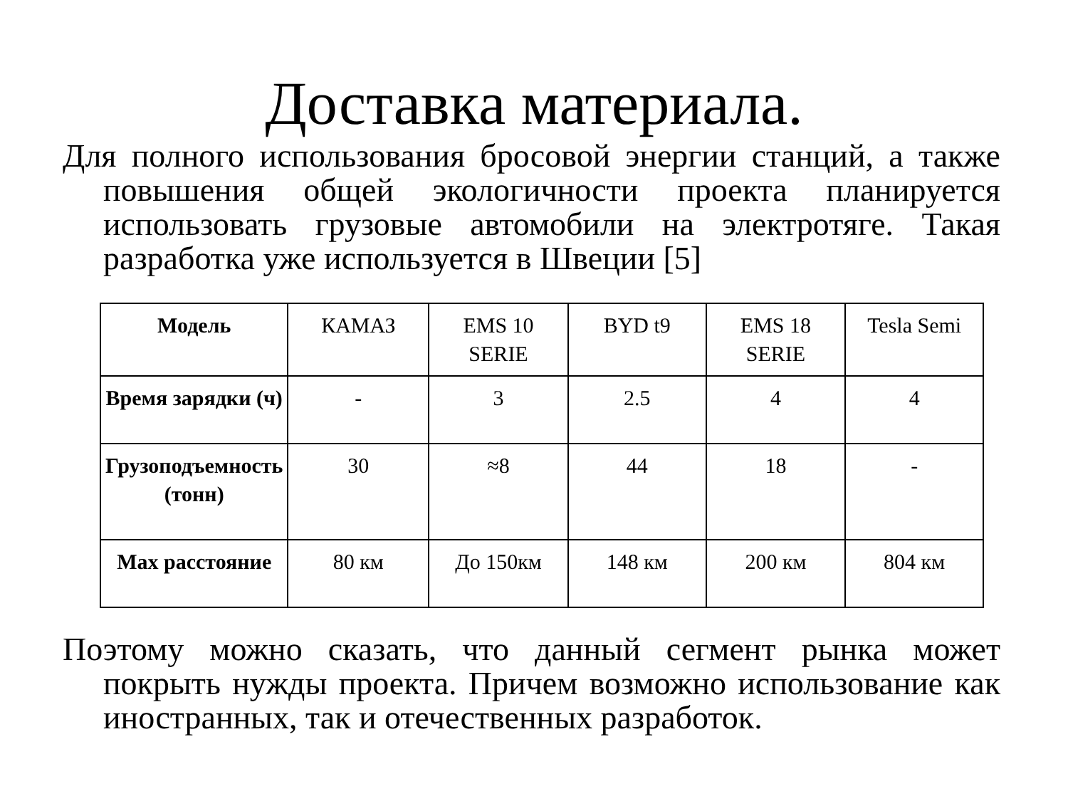Доставка материала.
Для полного использования бросовой энергии станций, а также повышения общей экологичности проекта планируется использовать грузовые автомобили на электротяге. Такая разработка уже используется в Швеции [5]
| Модель | КАМАЗ | EMS 10 SERIE | BYD t9 | EMS 18 SERIE | Tesla Semi |
| Время зарядки (ч) | - | 3 | 2.5 | 4 | 4 |
| Грузоподъемность (тонн) | 30 | ≈8 | 44 | 18 | - |
| Max расстояние | 80 км | До 150км | 148 км | 200 км | 804 км |
Поэтому можно сказать, что данный сегмент рынка может покрыть нужды проекта. Причем возможно использование как иностранных, так и отечественных разработок.